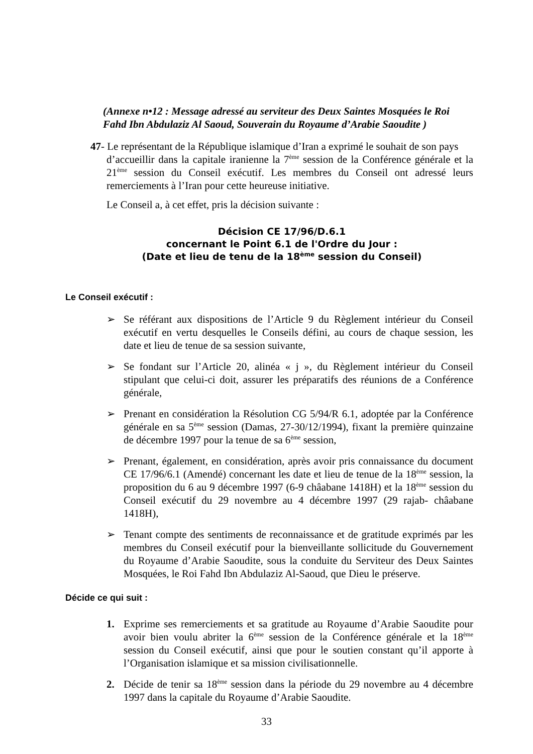(Annexe n•12 : Message adressé au serviteur des Deux Saintes Mosquées le Roi Fahd Ibn Abdulaziz Al Saoud, Souverain du Royaume d’Arabie Saoudite )
47- Le représentant de la République islamique d’Iran a exprimé le souhait de son pays
d’accueillir dans la capitale iranienne la 7<sup>ème</sup> session de la Conférence générale et la 21<sup>ème</sup> session du Conseil exécutif. Les membres du Conseil ont adressé leurs remerciements à l’Iran pour cette heureuse initiative.
Le Conseil a, à cet effet, pris la décision suivante :
Décision CE 17/96/D.6.1
concernant le Point 6.1 de l'Ordre du Jour :
(Date et lieu de tenu de la 18<sup>ème</sup> session du Conseil)
Le Conseil exécutif :
➢ Se référant aux dispositions de l’Article 9 du Règlement intérieur du Conseil exécutif en vertu desquelles le Conseils défini, au cours de chaque session, les date et lieu de tenue de sa session suivante,
➢ Se fondant sur l’Article 20, alinéa « j », du Règlement intérieur du Conseil stipulant que celui-ci doit, assurer les préparatifs des réunions de a Conférence générale,
➢ Prenant en considération la Résolution CG 5/94/R 6.1, adoptée par la Conférence générale en sa 5<sup>ème</sup> session (Damas, 27-30/12/1994), fixant la première quinzaine de décembre 1997 pour la tenue de sa 6<sup>ème</sup> session,
➢ Prenant, également, en considération, après avoir pris connaissance du document CE 17/96/6.1 (Amendé) concernant les date et lieu de tenue de la 18<sup>ème</sup> session, la proposition du 6 au 9 décembre 1997 (6-9 châabane 1418H) et la 18<sup>ème</sup> session du Conseil exécutif du 29 novembre au 4 décembre 1997 (29 rajab- châabane 1418H),
➢ Tenant compte des sentiments de reconnaissance et de gratitude exprimés par les membres du Conseil exécutif pour la bienveillante sollicitude du Gouvernement du Royaume d’Arabie Saoudite, sous la conduite du Serviteur des Deux Saintes Mosquées, le Roi Fahd Ibn Abdulaziz Al-Saoud, que Dieu le préserve.
Décide ce qui suit :
1. Exprime ses remerciements et sa gratitude au Royaume d’Arabie Saoudite pour avoir bien voulu abriter la 6<sup>ème</sup> session de la Conférence générale et la 18<sup>ème</sup> session du Conseil exécutif, ainsi que pour le soutien constant qu’il apporte à l’Organisation islamique et sa mission civilisationnelle.
2. Décide de tenir sa 18<sup>ème</sup> session dans la période du 29 novembre au 4 décembre 1997 dans la capitale du Royaume d’Arabie Saoudite.
33